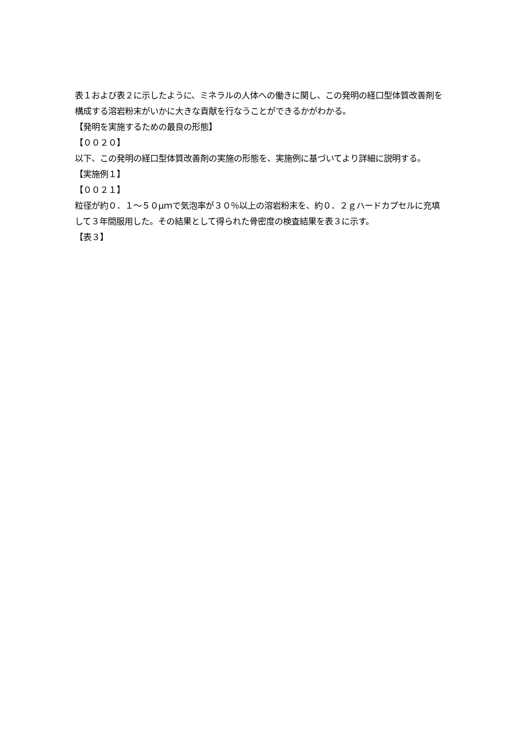表１および表２に示したように、ミネラルの人体への働きに関し、この発明の経口型体質改善剤を構成する溶岩粉末がいかに大きな貢献を行なうことができるかがわかる。
【発明を実施するための最良の形態】
【００２０】
以下、この発明の経口型体質改善剤の実施の形態を、実施例に基づいてより詳細に説明する。
【実施例１】
【００２１】
粒径が約０．１～５０μｍで気泡率が３０％以上の溶岩粉末を、約０．２ｇハードカプセルに充填して３年間服用した。その結果として得られた骨密度の検査結果を表３に示す。
【表３】